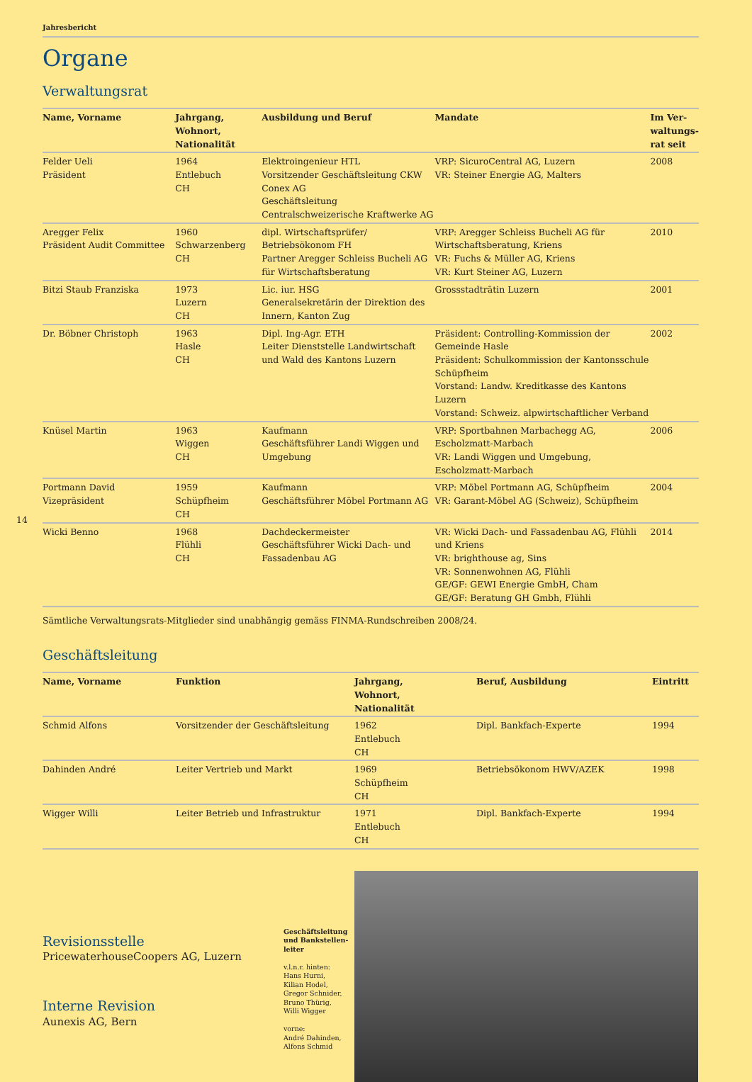Jahresbericht
Organe
Verwaltungsrat
| Name, Vorname | Jahrgang, Wohnort, Nationalität | Ausbildung und Beruf | Mandate | Im Ver­waltungs­rat seit |
| --- | --- | --- | --- | --- |
| Felder Ueli Präsident | 1964 Entlebuch CH | Elektroingenieur HTL Vorsitzender Geschäftsleitung CKW Conex AG Geschäftsleitung Centralschweizerische Kraftwerke AG | VRP: SicuroCentral AG, Luzern VR: Steiner Energie AG, Malters | 2008 |
| Aregger Felix Präsident Audit Committee | 1960 Schwarzenberg CH | dipl. Wirtschaftsprüfer/ Betriebsökonom FH Partner Aregger Schleiss Bucheli AG für Wirtschaftsberatung | VRP: Aregger Schleiss Bucheli AG für Wirtschaftsberatung, Kriens VR: Fuchs & Müller AG, Kriens VR: Kurt Steiner AG, Luzern | 2010 |
| Bitzi Staub Franziska | 1973 Luzern CH | Lic. iur. HSG Generalsekretärin der Direktion des Innern, Kanton Zug | Grossstadträtin Luzern | 2001 |
| Dr. Böbner Christoph | 1963 Hasle CH | Dipl. Ing-Agr. ETH Leiter Dienststelle Landwirtschaft und Wald des Kantons Luzern | Präsident: Controlling-Kommission der Gemeinde Hasle Präsident: Schulkommission der Kantons­schule Schüpfheim Vorstand: Landw. Kreditkasse des Kantons Luzern Vorstand: Schweiz. alpwirtschaftlicher Verband | 2002 |
| Knüsel Martin | 1963 Wiggen CH | Kaufmann Geschäftsführer Landi Wiggen und Umgebung | VRP: Sportbahnen Marbachegg AG, Escholzmatt-Marbach VR: Landi Wiggen und Umgebung, Escholzmatt-Marbach | 2006 |
| Portmann David Vizepräsident | 1959 Schüpfheim CH | Kaufmann Geschäftsführer Möbel Portmann AG | VRP: Möbel Portmann AG, Schüpfheim VR: Garant-Möbel AG (Schweiz), Schüpfheim | 2004 |
| Wicki Benno | 1968 Flühli CH | Dachdeckermeister Geschäftsführer Wicki Dach- und Fassadenbau AG | VR: Wicki Dach- und Fassadenbau AG, Flühli und Kriens VR: brighthouse ag, Sins VR: Sonnenwohnen AG, Flühli GE/GF: GEWI Energie GmbH, Cham GE/GF: Beratung GH Gmbh, Flühli | 2014 |
14
Sämtliche Verwaltungsrats-Mitglieder sind unabhängig gemäss FINMA-Rundschreiben 2008/24.
Geschäftsleitung
| Name, Vorname | Funktion | Jahrgang, Wohnort, Nationalität | Beruf, Ausbildung | Eintritt |
| --- | --- | --- | --- | --- |
| Schmid Alfons | Vorsitzender der Geschäftsleitung | 1962 Entlebuch CH | Dipl. Bankfach-Experte | 1994 |
| Dahinden André | Leiter Vertrieb und Markt | 1969 Schüpfheim CH | Betriebsökonom HWV/AZEK | 1998 |
| Wigger Willi | Leiter Betrieb und Infrastruktur | 1971 Entlebuch CH | Dipl. Bankfach-Experte | 1994 |
Revisionsstelle
PricewaterhouseCoopers AG, Luzern
Interne Revision
Aunexis AG, Bern
Geschäftsleitung und Bankstellen­leiter
v.l.n.r. hinten:
Hans Hurni,
Kilian Hodel,
Gregor Schnider,
Bruno Thürig,
Willi Wigger
vorne:
André Dahinden,
Alfons Schmid